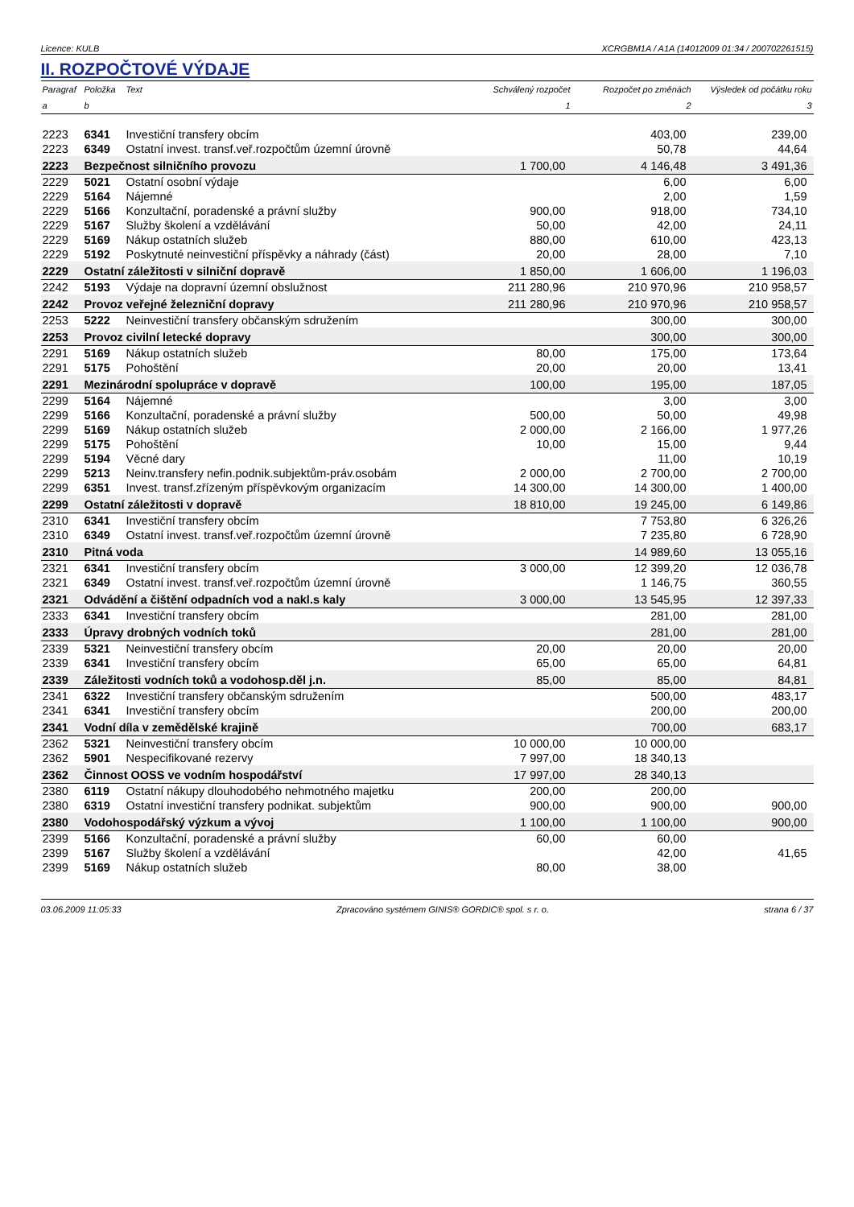Licence: KULB XCRGBM1A / A1A (14012009 01:34 / 200702261515)
II. ROZPOČTOVÉ VÝDAJE
| Paragraf | Položka | Text | Schválený rozpočet | Rozpočet po změnách | Výsledek od počátku roku |
| --- | --- | --- | --- | --- | --- |
| a | b | | 1 | 2 | 3 |
| 2223 | 6341 | Investiční transfery obcím | | 403,00 | 239,00 |
| 2223 | 6349 | Ostatní invest. transf.veř.rozpočtům územní úrovně | | 50,78 | 44,64 |
| 2223 | Bezpečnost silničního provozu | | 1 700,00 | 4 146,48 | 3 491,36 |
| 2229 | 5021 | Ostatní osobní výdaje | | 6,00 | 6,00 |
| 2229 | 5164 | Nájemné | | 2,00 | 1,59 |
| 2229 | 5166 | Konzultační, poradenské a právní služby | 900,00 | 918,00 | 734,10 |
| 2229 | 5167 | Služby školení a vzdělávání | 50,00 | 42,00 | 24,11 |
| 2229 | 5169 | Nákup ostatních služeb | 880,00 | 610,00 | 423,13 |
| 2229 | 5192 | Poskytnuté neinvestiční příspěvky a náhrady (část) | 20,00 | 28,00 | 7,10 |
| 2229 | Ostatní záležitosti v silniční dopravě | | 1 850,00 | 1 606,00 | 1 196,03 |
| 2242 | 5193 | Výdaje na dopravní územní obslužnost | 211 280,96 | 210 970,96 | 210 958,57 |
| 2242 | Provoz veřejné železniční dopravy | | 211 280,96 | 210 970,96 | 210 958,57 |
| 2253 | 5222 | Neinvestiční transfery občanským sdružením | | 300,00 | 300,00 |
| 2253 | Provoz civilní letecké dopravy | | | 300,00 | 300,00 |
| 2291 | 5169 | Nákup ostatních služeb | 80,00 | 175,00 | 173,64 |
| 2291 | 5175 | Pohoštění | 20,00 | 20,00 | 13,41 |
| 2291 | Mezinárodní spolupráce v dopravě | | 100,00 | 195,00 | 187,05 |
| 2299 | 5164 | Nájemné | | 3,00 | 3,00 |
| 2299 | 5166 | Konzultační, poradenské a právní služby | 500,00 | 50,00 | 49,98 |
| 2299 | 5169 | Nákup ostatních služeb | 2 000,00 | 2 166,00 | 1 977,26 |
| 2299 | 5175 | Pohoštění | 10,00 | 15,00 | 9,44 |
| 2299 | 5194 | Věcné dary | | 11,00 | 10,19 |
| 2299 | 5213 | Neinv.transfery nefin.podnik.subjektům-práv.osobám | 2 000,00 | 2 700,00 | 2 700,00 |
| 2299 | 6351 | Invest. transf.zřízeným příspěvkovým organizacím | 14 300,00 | 14 300,00 | 1 400,00 |
| 2299 | Ostatní záležitosti v dopravě | | 18 810,00 | 19 245,00 | 6 149,86 |
| 2310 | 6341 | Investiční transfery obcím | | 7 753,80 | 6 326,26 |
| 2310 | 6349 | Ostatní invest. transf.veř.rozpočtům územní úrovně | | 7 235,80 | 6 728,90 |
| 2310 | Pitná voda | | | 14 989,60 | 13 055,16 |
| 2321 | 6341 | Investiční transfery obcím | 3 000,00 | 12 399,20 | 12 036,78 |
| 2321 | 6349 | Ostatní invest. transf.veř.rozpočtům územní úrovně | | 1 146,75 | 360,55 |
| 2321 | Odvádění a čištění odpadních vod a nakl.s kaly | | 3 000,00 | 13 545,95 | 12 397,33 |
| 2333 | 6341 | Investiční transfery obcím | | 281,00 | 281,00 |
| 2333 | Úpravy drobných vodních toků | | | 281,00 | 281,00 |
| 2339 | 5321 | Neinvestiční transfery obcím | 20,00 | 20,00 | 20,00 |
| 2339 | 6341 | Investiční transfery obcím | 65,00 | 65,00 | 64,81 |
| 2339 | Záležitosti vodních toků a vodohosp.děl j.n. | | 85,00 | 85,00 | 84,81 |
| 2341 | 6322 | Investiční transfery občanským sdružením | | 500,00 | 483,17 |
| 2341 | 6341 | Investiční transfery obcím | | 200,00 | 200,00 |
| 2341 | Vodní díla v zemědělské krajině | | | 700,00 | 683,17 |
| 2362 | 5321 | Neinvestiční transfery obcím | 10 000,00 | 10 000,00 | |
| 2362 | 5901 | Nespecifikované rezervy | 7 997,00 | 18 340,13 | |
| 2362 | Činnost OOSS ve vodním hospodářství | | 17 997,00 | 28 340,13 | |
| 2380 | 6119 | Ostatní nákupy dlouhodobého nehmotného majetku | 200,00 | 200,00 | |
| 2380 | 6319 | Ostatní investiční transfery podnikat. subjektům | 900,00 | 900,00 | 900,00 |
| 2380 | Vodohospodářský výzkum a vývoj | | 1 100,00 | 1 100,00 | 900,00 |
| 2399 | 5166 | Konzultační, poradenské a právní služby | 60,00 | 60,00 | |
| 2399 | 5167 | Služby školení a vzdělávání | | 42,00 | 41,65 |
| 2399 | 5169 | Nákup ostatních služeb | 80,00 | 38,00 | |
03.06.2009 11:05:33 Zpracováno systémem GINIS® GORDIC® spol. s r. o. strana 6 / 37